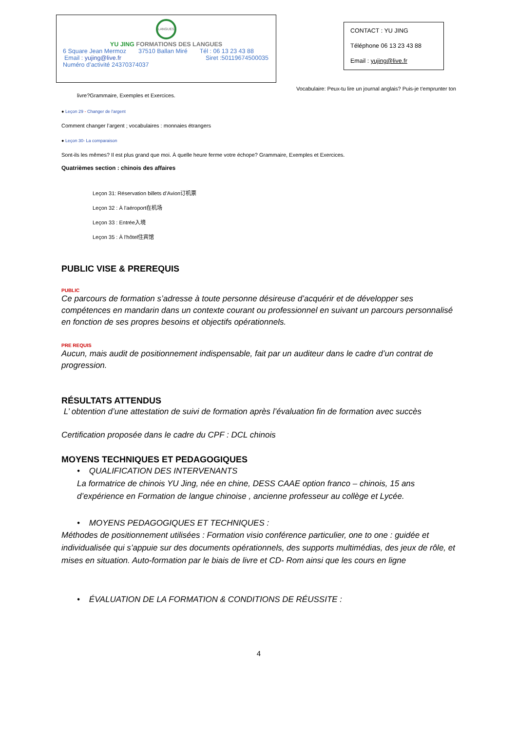LANGUES
YU JING FORMATIONS DES LANGUES
6 Square Jean Mermoz 37510 Ballan Miré Tél : 06 13 23 43 88
Email : yujing@live.fr Siret :50119674500035
Numéro d’activité 24370374037
CONTACT : YU JING
Téléphone 06 13 23 43 88
Email : yujing@live.fr
Vocabulaire: Peux-tu lire un journal anglais? Puis-je t'emprunter ton
livre?Grammaire, Exemples et Exercices.
● Leçon 29 - Changer de l'argent
Comment changer l’argent ; vocabulaires : monnaies étrangers
● Leçon 30- La comparaison
Sont-ils les mêmes? Il est plus grand que moi. À quelle heure ferme votre échope? Grammaire, Exemples et Exercices.
Quatrièmes section : chinois des affaires
Leçon 31: Réservation billets d’Avion订机票
Leçon 32 : À l'aéroport在机场
Leçon 33 : Entrée入境
Leçon 35 : À l'hôtel住宾馆
PUBLIC VISE & PREREQUIS
PUBLIC
Ce parcours de formation s’adresse à toute personne désireuse d’acquérir et de développer ses compétences en mandarin dans un contexte courant ou professionnel en suivant un parcours personnalisé en fonction de ses propres besoins et objectifs opérationnels.
PRE REQUIS
Aucun, mais audit de positionnement indispensable, fait par un auditeur dans le cadre d’un contrat de progression.
RÉSULTATS ATTENDUS
L’ obtention d’une attestation de suivi de formation après l’évaluation fin de formation avec succès
Certification proposée dans le cadre du CPF : DCL chinois
MOYENS TECHNIQUES ET PEDAGOGIQUES
• QUALIFICATION DES INTERVENANTS
La formatrice de chinois YU Jing, née en chine, DESS CAAE option franco – chinois, 15 ans d’expérience en Formation de langue chinoise , ancienne professeur au collège et Lycée.
• MOYENS PEDAGOGIQUES ET TECHNIQUES :
Méthodes de positionnement utilisées : Formation visio conférence particulier, one to one : guidée et individualisée qui s’appuie sur des documents opérationnels, des supports multimédias, des jeux de rôle, et mises en situation. Auto-formation par le biais de livre et CD- Rom ainsi que les cours en ligne
• ÉVALUATION DE LA FORMATION & CONDITIONS DE RÉUSSITE :
4